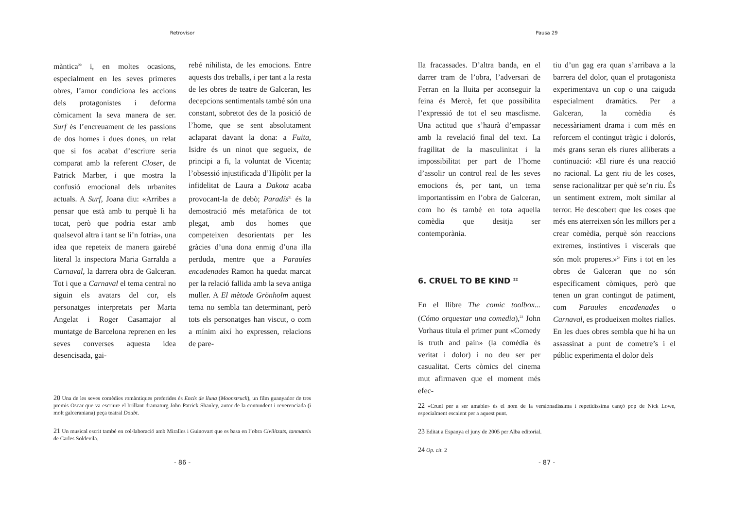Retrovisor
màntica<sup>20</sup> i, en moltes ocasions, especialment en les seves primeres obres, l’amor condiciona les accions dels protagonistes i deforma còmicament la seva manera de ser. Surf és l’encreuament de les passions de dos homes i dues dones, un relat que si fos acabat d’escriure seria comparat amb la referent Closer, de Patrick Marber, i que mostra la confusió emocional dels urbanites actuals. A Surf, Joana diu: «Arribes a pensar que està amb tu perquè li ha tocat, però que podria estar amb qualsevol altra i tant se li’n fotria», una idea que repeteix de manera gairebé literal la inspectora Maria Garralda a Carnaval, la darrera obra de Galceran. Tot i que a Carnaval el tema central no siguin els avatars del cor, els personatges interpretats per Marta Angelat i Roger Casamajor al muntatge de Barcelona reprenen en les seves converses aquesta idea desencisada, gai-
rebé nihilista, de les emocions. Entre aquests dos treballs, i per tant a la resta de les obres de teatre de Galceran, les decepcions sentimentals també són una constant, sobretot des de la posició de l’home, que se sent absolutament aclaparat davant la dona: a Fuita, Isidre és un ninot que segueix, de principi a fi, la voluntat de Vicenta; l’obsessió injustificada d’Hipòlit per la infidelitat de Laura a Dakota acaba provocant-la de debò; Paradís<sup>21</sup> és la demostració més metafòrica de tot plegat, amb dos homes que competeixen desorientats per les gràcies d’una dona enmig d’una illa perduda, mentre que a Paraules encadenades Ramon ha quedat marcat per la relació fallida amb la seva antiga muller. A El mètode Grönholm aquest tema no sembla tan determinant, però tots els personatges han viscut, o com a mínim així ho expressen, relacions de pare-
20 Una de les seves comèdies romàntiques preferides és Encís de lluna (Moonstruck), un film guanyador de tres premis Oscar que va escriure el brillant dramaturg John Patrick Shanley, autor de la contundent i reverenciada (i molt galceraniana) peça teatral Doubt.
21 Un musical escrit també en col·laboració amb Miralles i Guinovart que es basa en l’obra Civilitzats, tanmateix de Carles Soldevila.
- 86 -
Pausa 29
lla fracassades. D’altra banda, en el darrer tram de l’obra, l’adversari de Ferran en la lluita per aconseguir la feina és Mercè, fet que possibilita l’expressió de tot el seu masclisme. Una actitud que s’haurà d’empassar amb la revelació final del text. La fragilitat de la masculinitat i la impossibilitat per part de l’home d’assolir un control real de les seves emocions és, per tant, un tema importantíssim en l’obra de Galceran, com ho és també en tota aquella comèdia que desitja ser contemporània.
6. CRUEL TO BE KIND <sup>22</sup>
En el llibre The comic toolbox... (Cómo orquestar una comedia),<sup>23</sup> John Vorhaus titula el primer punt «Comedy is truth and pain» (la comèdia és veritat i dolor) i no deu ser per casualitat. Certs còmics del cinema mut afirmaven que el moment més efec-
tiu d’un gag era quan s’arribava a la barrera del dolor, quan el protagonista experimentava un cop o una caiguda especialment dramàtics. Per a Galceran, la comèdia és necessàriament drama i com més en reforcem el contingut tràgic i dolorós, més grans seran els riures alliberats a continuació: «El riure és una reacció no racional. La gent riu de les coses, sense racionalitzar per què se’n riu. És un sentiment extrem, molt similar al terror. He descobert que les coses que més ens aterreixen són les millors per a crear comèdia, perquè són reaccions extremes, instintives i viscerals que són molt properes.»<sup>24</sup> Fins i tot en les obres de Galceran que no són específicament còmiques, però que tenen un gran contingut de patiment, com Paraules encadenades o Carnaval, es produeixen moltes rialles. En les dues obres sembla que hi ha un assassinat a punt de cometre’s i el públic experimenta el dolor dels
22 «Cruel per a ser amable» és el nom de la versionadíssima i repetidíssima cançó pop de Nick Lowe, especialment escaient per a aquest punt.
23 Editat a Espanya el juny de 2005 per Alba editorial.
24 Op. cit. 2
- 87 -